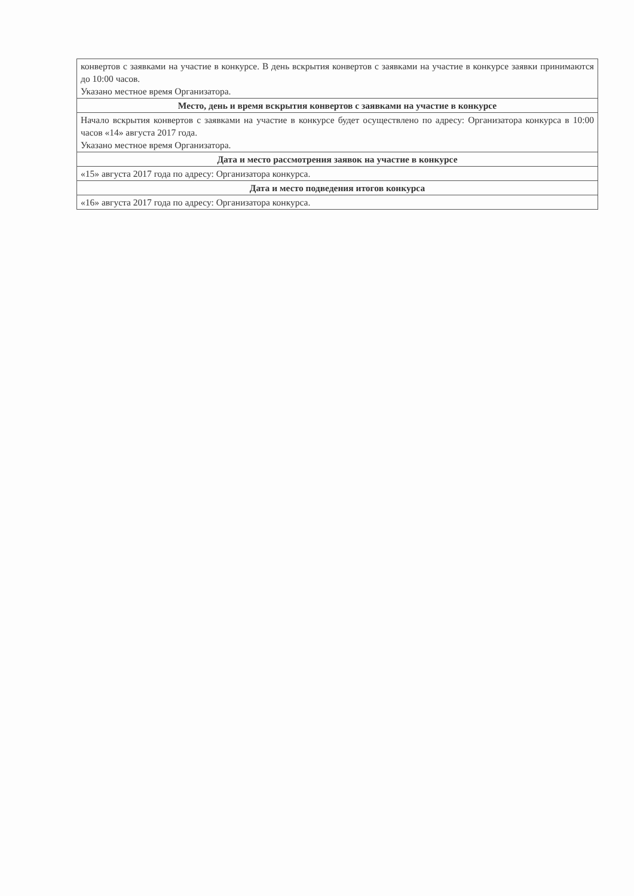| конвертов с заявками на участие в конкурсе. В день вскрытия конвертов с заявками на участие в конкурсе заявки принимаются до 10:00 часов. Указано местное время Организатора. |
| Место, день и время вскрытия конвертов с заявками на участие в конкурсе |
| Начало вскрытия конвертов с заявками на участие в конкурсе будет осуществлено по адресу: Организатора конкурса в 10:00 часов «14» августа 2017 года. Указано местное время Организатора. |
| Дата и место рассмотрения заявок на участие в конкурсе |
| «15» августа 2017 года по адресу: Организатора конкурса. |
| Дата и место подведения итогов конкурса |
| «16» августа 2017 года по адресу: Организатора конкурса. |